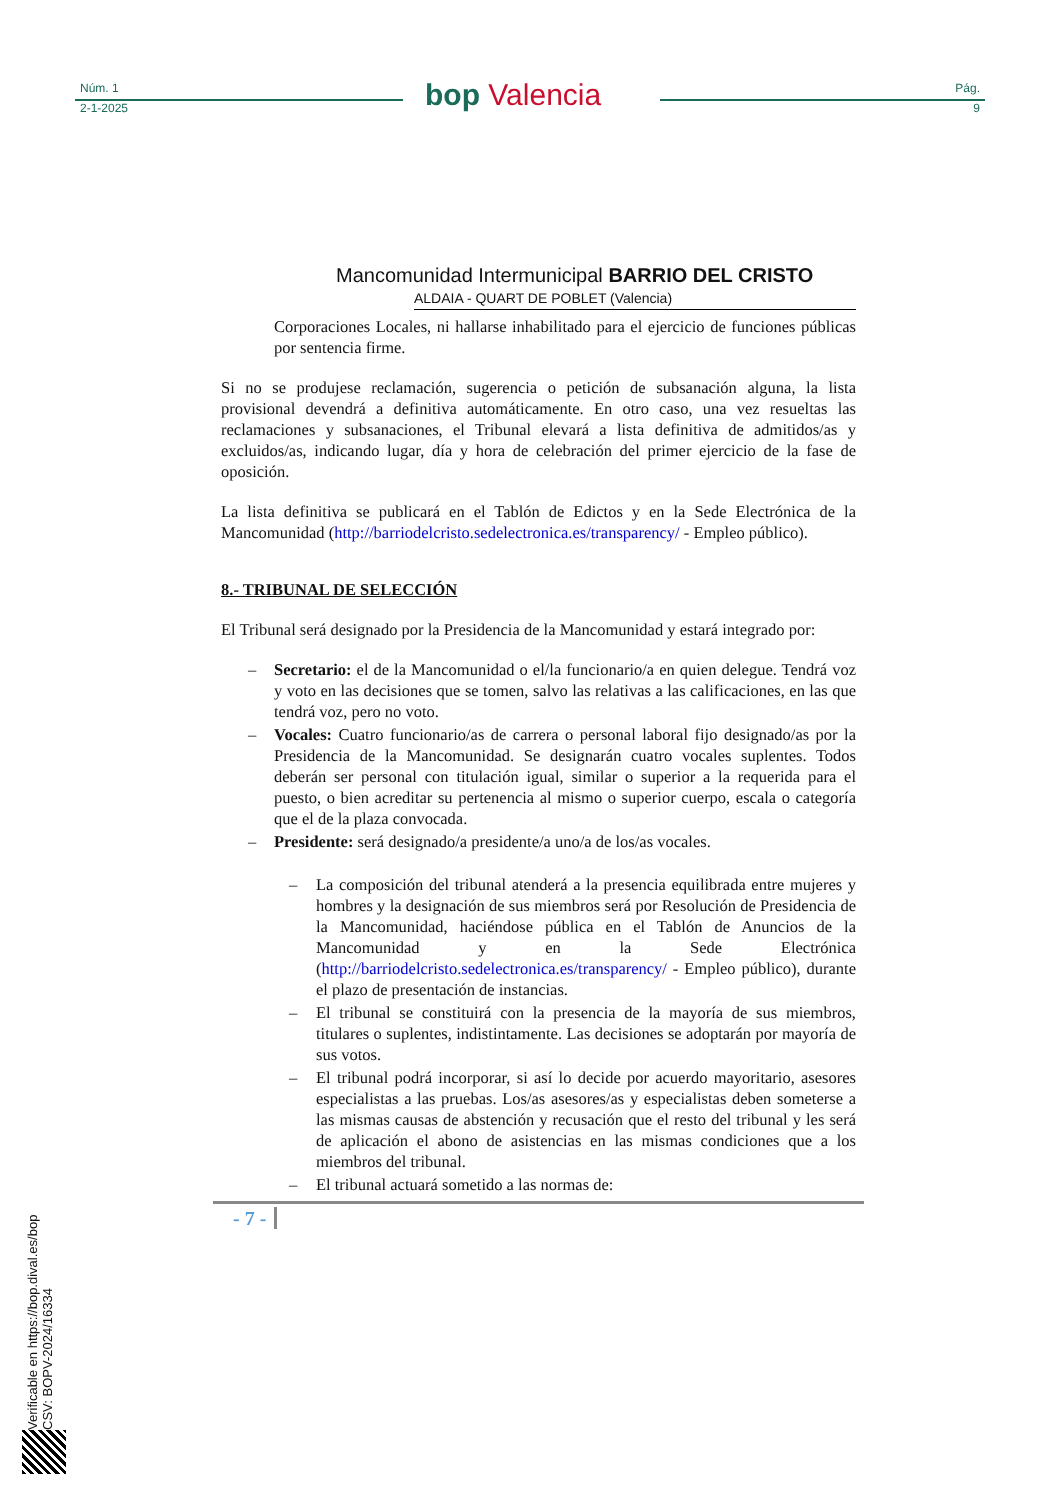Núm. 1
2-1-2025
Pág.
9
bop Valencia
Mancomunidad Intermunicipal BARRIO DEL CRISTO
ALDAIA - QUART DE POBLET (Valencia)
Corporaciones Locales, ni hallarse inhabilitado para el ejercicio de funciones públicas por sentencia firme.
Si no se produjese reclamación, sugerencia o petición de subsanación alguna, la lista provisional devendrá a definitiva automáticamente. En otro caso, una vez resueltas las reclamaciones y subsanaciones, el Tribunal elevará a lista definitiva de admitidos/as y excluidos/as, indicando lugar, día y hora de celebración del primer ejercicio de la fase de oposición.
La lista definitiva se publicará en el Tablón de Edictos y en la Sede Electrónica de la Mancomunidad (http://barriodelcristo.sedelectronica.es/transparency/ - Empleo público).
8.- TRIBUNAL DE SELECCIÓN
El Tribunal será designado por la Presidencia de la Mancomunidad y estará integrado por:
– Secretario: el de la Mancomunidad o el/la funcionario/a en quien delegue. Tendrá voz y voto en las decisiones que se tomen, salvo las relativas a las calificaciones, en las que tendrá voz, pero no voto.
– Vocales: Cuatro funcionario/as de carrera o personal laboral fijo designado/as por la Presidencia de la Mancomunidad. Se designarán cuatro vocales suplentes. Todos deberán ser personal con titulación igual, similar o superior a la requerida para el puesto, o bien acreditar su pertenencia al mismo o superior cuerpo, escala o categoría que el de la plaza convocada.
– Presidente: será designado/a presidente/a uno/a de los/as vocales.
– La composición del tribunal atenderá a la presencia equilibrada entre mujeres y hombres y la designación de sus miembros será por Resolución de Presidencia de la Mancomunidad, haciéndose pública en el Tablón de Anuncios de la Mancomunidad y en la Sede Electrónica (http://barriodelcristo.sedelectronica.es/transparency/ - Empleo público), durante el plazo de presentación de instancias.
– El tribunal se constituirá con la presencia de la mayoría de sus miembros, titulares o suplentes, indistintamente. Las decisiones se adoptarán por mayoría de sus votos.
– El tribunal podrá incorporar, si así lo decide por acuerdo mayoritario, asesores especialistas a las pruebas. Los/as asesores/as y especialistas deben someterse a las mismas causas de abstención y recusación que el resto del tribunal y les será de aplicación el abono de asistencias en las mismas condiciones que a los miembros del tribunal.
– El tribunal actuará sometido a las normas de:
- 7 -
Verificable en https://bop.dival.es/bop
CSV: BOPV-2024/16334